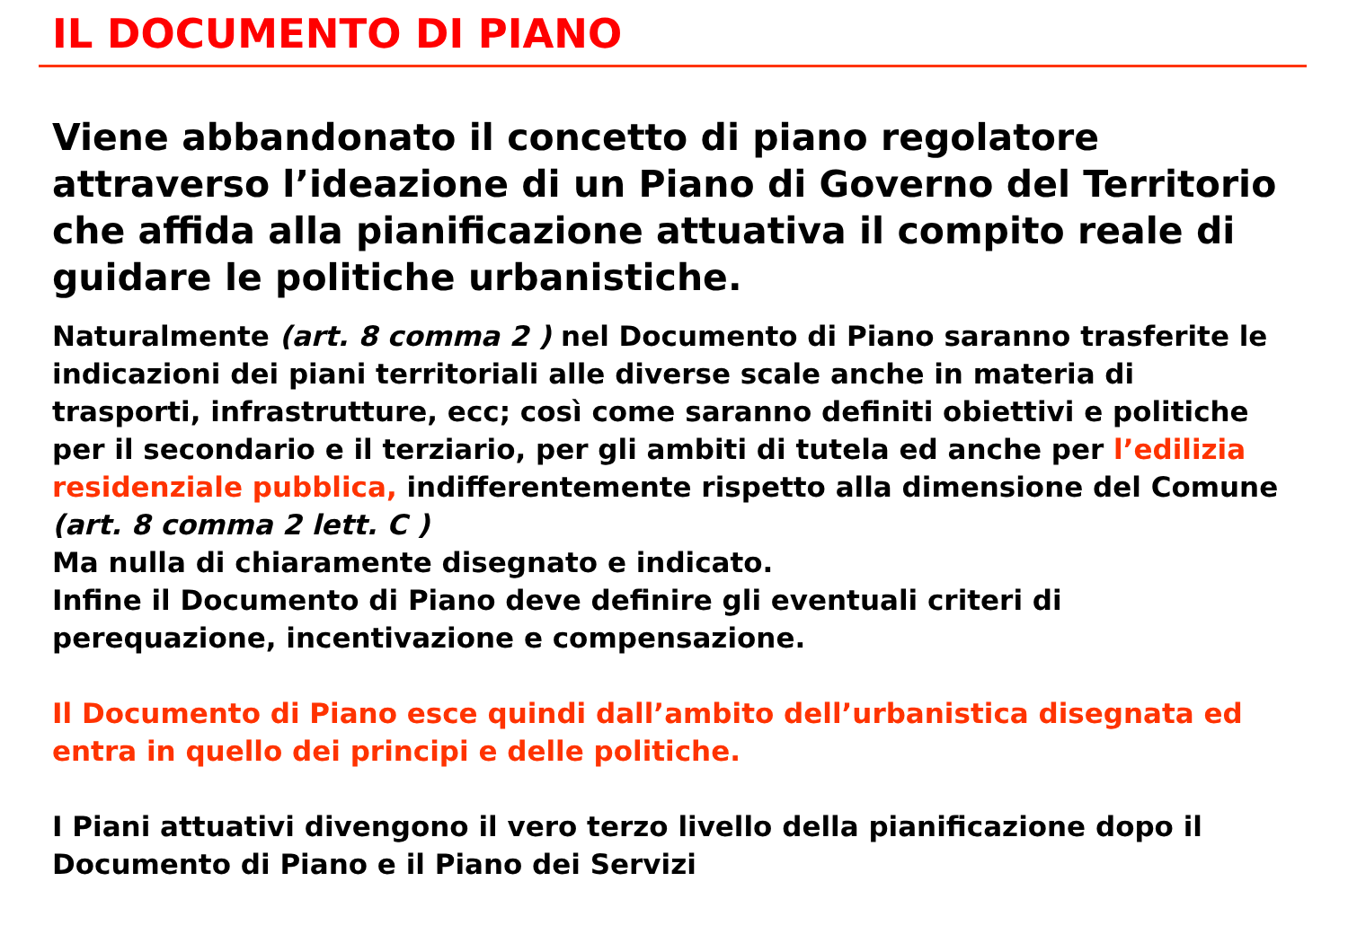IL DOCUMENTO DI PIANO
Viene abbandonato il concetto di piano regolatore attraverso l’ideazione di un Piano di Governo del Territorio che affida alla pianificazione attuativa il compito reale di guidare le politiche urbanistiche.
Naturalmente (art. 8 comma 2 ) nel Documento di Piano saranno trasferite le indicazioni dei piani territoriali alle diverse scale anche in materia di trasporti, infrastrutture, ecc; così come saranno definiti obiettivi e politiche per il secondario e il terziario, per gli ambiti di tutela ed anche per l’edilizia residenziale pubblica, indifferentemente rispetto alla dimensione del Comune (art. 8 comma 2 lett. C )
Ma nulla di chiaramente disegnato e indicato.
Infine il Documento di Piano deve definire gli eventuali criteri di perequazione, incentivazione e compensazione.
Il Documento di Piano esce quindi dall’ambito dell’urbanistica disegnata ed entra in quello dei principi e delle politiche.
I Piani attuativi divengono il vero terzo livello della pianificazione dopo il Documento di Piano e il Piano dei Servizi